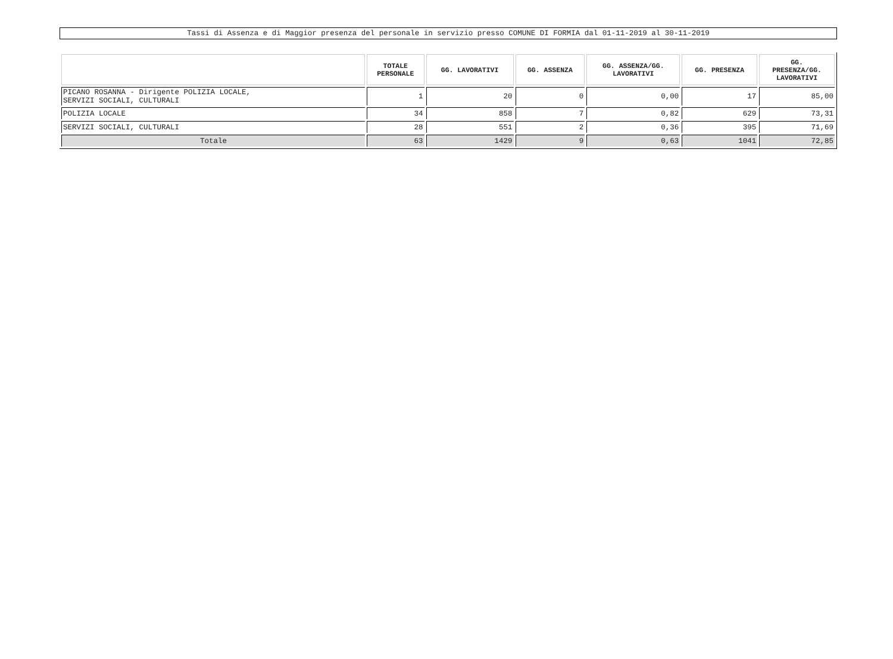Tassi di Assenza e di Maggior presenza del personale in servizio presso COMUNE DI FORMIA dal 01-11-2019 al 30-11-2019
| | TOTALE PERSONALE | GG. LAVORATIVI | GG. ASSENZA | GG. ASSENZA/GG. LAVORATIVI | GG. PRESENZA | GG. PRESENZA/GG. LAVORATIVI |
| --- | --- | --- | --- | --- | --- | --- |
| PICANO ROSANNA - Dirigente POLIZIA LOCALE, SERVIZI SOCIALI, CULTURALI | 1 | 20 | 0 | 0,00 | 17 | 85,00 |
| POLIZIA LOCALE | 34 | 858 | 7 | 0,82 | 629 | 73,31 |
| SERVIZI SOCIALI, CULTURALI | 28 | 551 | 2 | 0,36 | 395 | 71,69 |
| Totale | 63 | 1429 | 9 | 0,63 | 1041 | 72,85 |